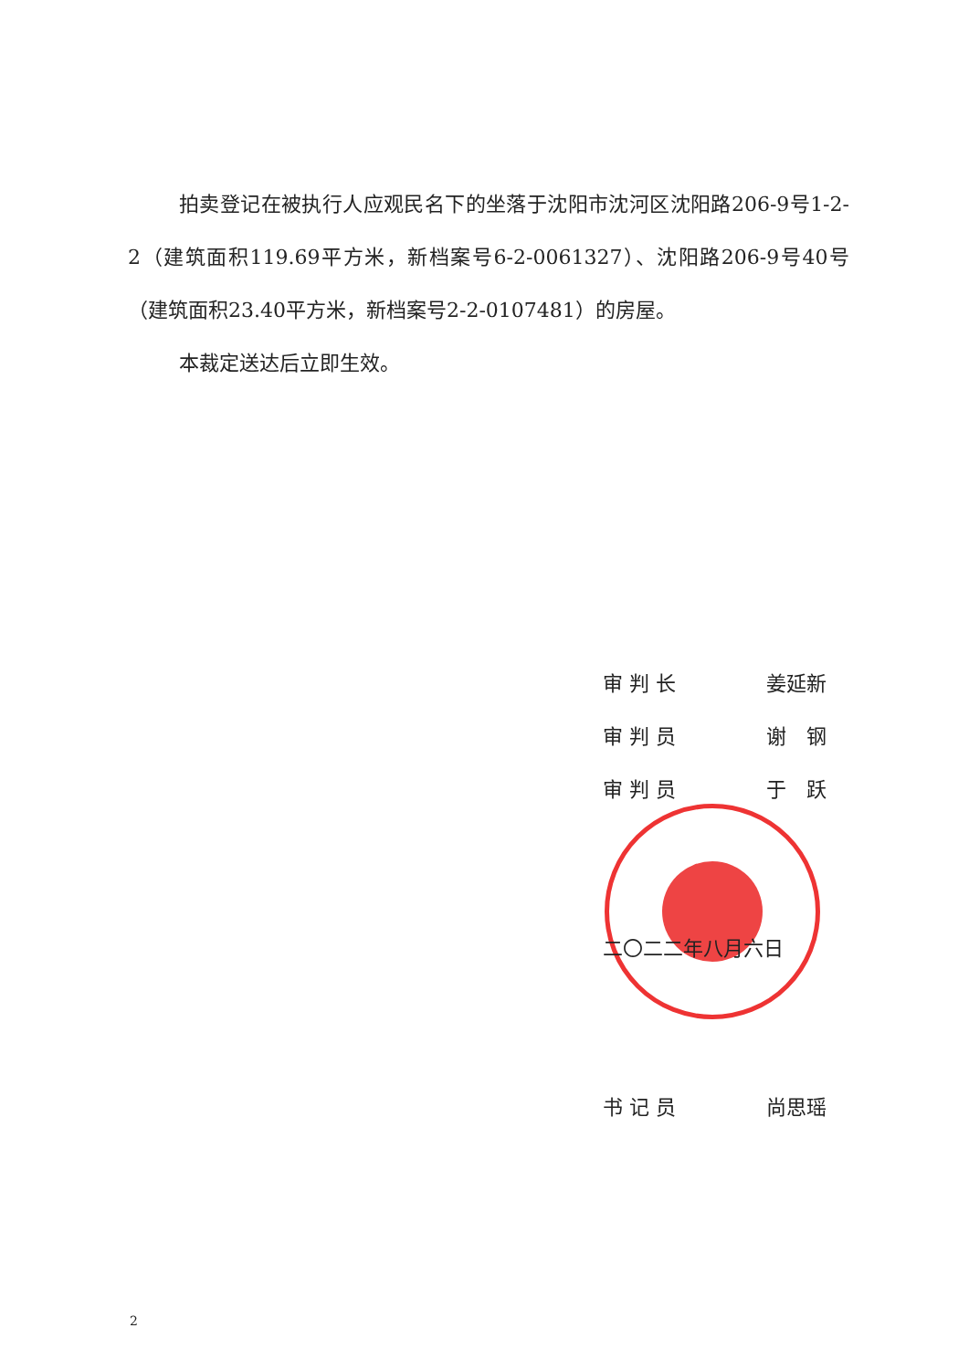拍卖登记在被执行人应观民名下的坐落于沈阳市沈河区沈阳路206-9号1-2-2（建筑面积119.69平方米，新档案号6-2-0061327）、沈阳路206-9号40号（建筑面积23.40平方米，新档案号2-2-0107481）的房屋。
本裁定送达后立即生效。
审 判 长 姜延新
审 判 员 谢　钢
审 判 员 于　跃
二〇二二年八月六日
书 记 员 尚思瑶
2